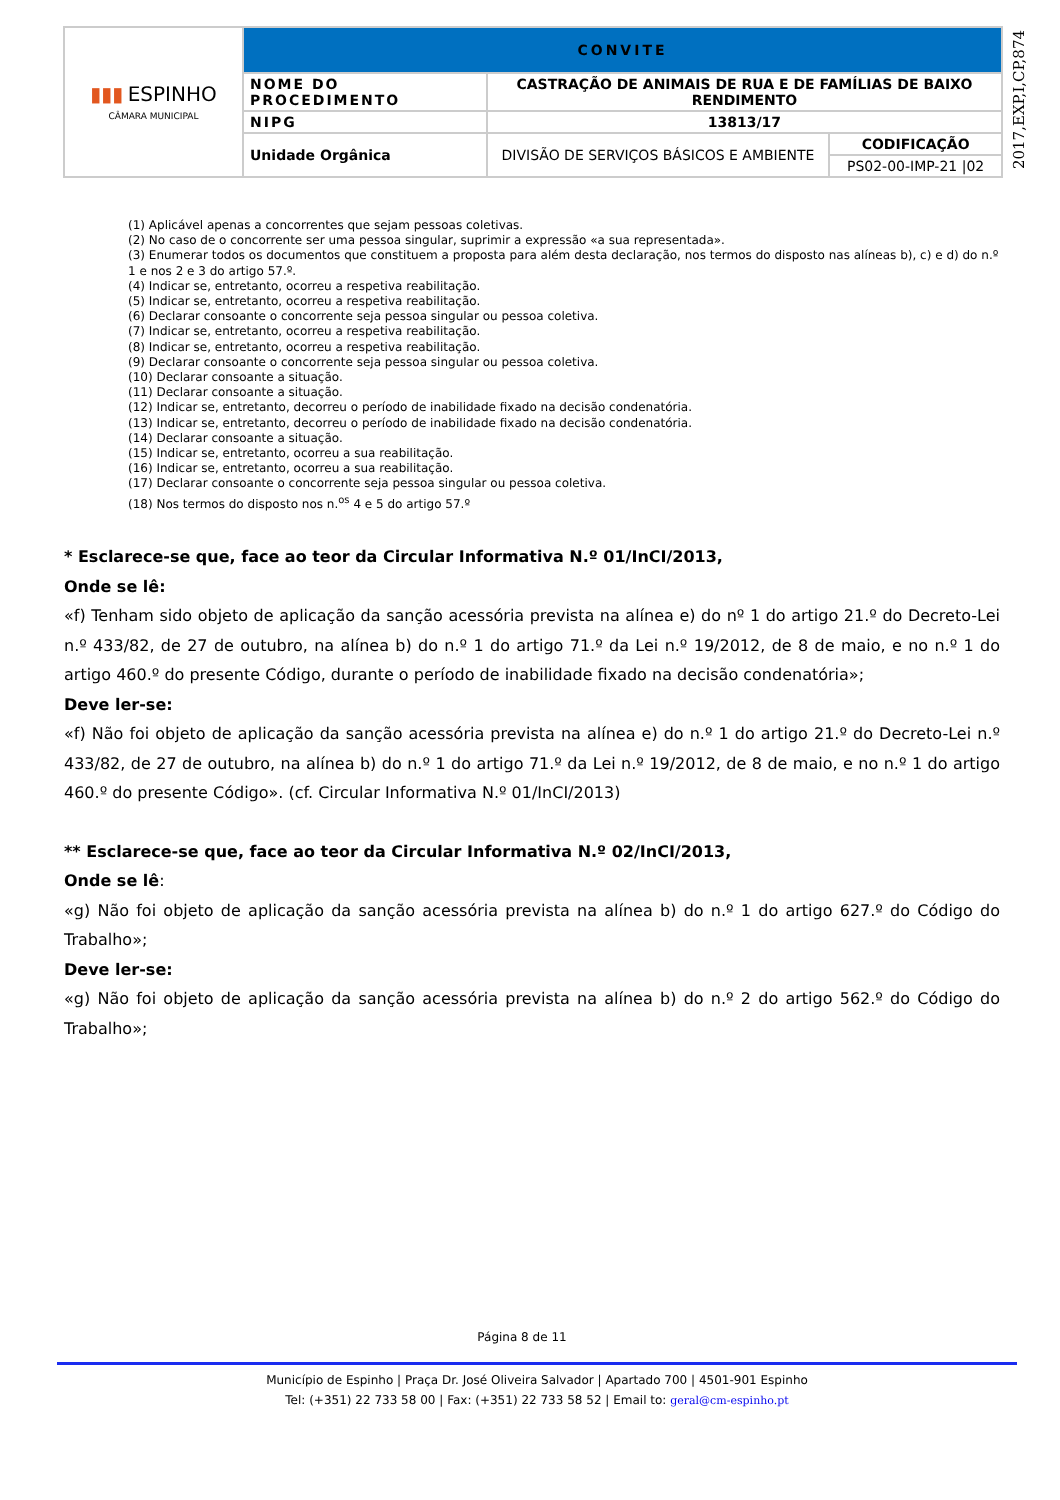| ▮▮▮ ESPINHO CÂMARA MUNICIPAL | CONVITE | | |
| | NOME DO PROCEDIMENTO | CASTRAÇÃO DE ANIMAIS DE RUA E DE FAMÍLIAS DE BAIXO RENDIMENTO | |
| | NIPG | 13813/17 | |
| | Unidade Orgânica | DIVISÃO DE SERVIÇOS BÁSICOS E AMBIENTE | CODIFICAÇÃO |
| | | | PS02-00-IMP-21 /02 |
2017,EXP,I,CP,874
(1) Aplicável apenas a concorrentes que sejam pessoas coletivas.
(2) No caso de o concorrente ser uma pessoa singular, suprimir a expressão «a sua representada».
(3) Enumerar todos os documentos que constituem a proposta para além desta declaração, nos termos do disposto nas alíneas b), c) e d) do n.º 1 e nos 2 e 3 do artigo 57.º.
(4) Indicar se, entretanto, ocorreu a respetiva reabilitação.
(5) Indicar se, entretanto, ocorreu a respetiva reabilitação.
(6) Declarar consoante o concorrente seja pessoa singular ou pessoa coletiva.
(7) Indicar se, entretanto, ocorreu a respetiva reabilitação.
(8) Indicar se, entretanto, ocorreu a respetiva reabilitação.
(9) Declarar consoante o concorrente seja pessoa singular ou pessoa coletiva.
(10) Declarar consoante a situação.
(11) Declarar consoante a situação.
(12) Indicar se, entretanto, decorreu o período de inabilidade fixado na decisão condenatória.
(13) Indicar se, entretanto, decorreu o período de inabilidade fixado na decisão condenatória.
(14) Declarar consoante a situação.
(15) Indicar se, entretanto, ocorreu a sua reabilitação.
(16) Indicar se, entretanto, ocorreu a sua reabilitação.
(17) Declarar consoante o concorrente seja pessoa singular ou pessoa coletiva.
(18) Nos termos do disposto nos n.<sup>os</sup> 4 e 5 do artigo 57.º
* Esclarece-se que, face ao teor da Circular Informativa N.º 01/InCI/2013,
Onde se lê:
«f) Tenham sido objeto de aplicação da sanção acessória prevista na alínea e) do nº 1 do artigo 21.º do Decreto-Lei n.º 433/82, de 27 de outubro, na alínea b) do n.º 1 do artigo 71.º da Lei n.º 19/2012, de 8 de maio, e no n.º 1 do artigo 460.º do presente Código, durante o período de inabilidade fixado na decisão condenatória»;
Deve ler-se:
«f) Não foi objeto de aplicação da sanção acessória prevista na alínea e) do n.º 1 do artigo 21.º do Decreto-Lei n.º 433/82, de 27 de outubro, na alínea b) do n.º 1 do artigo 71.º da Lei n.º 19/2012, de 8 de maio, e no n.º 1 do artigo 460.º do presente Código». (cf. Circular Informativa N.º 01/InCI/2013)
** Esclarece-se que, face ao teor da Circular Informativa N.º 02/InCI/2013,
Onde se lê:
«g) Não foi objeto de aplicação da sanção acessória prevista na alínea b) do n.º 1 do artigo 627.º do Código do Trabalho»;
Deve ler-se:
«g) Não foi objeto de aplicação da sanção acessória prevista na alínea b) do n.º 2 do artigo 562.º do Código do Trabalho»;
Página 8 de 11
Município de Espinho | Praça Dr. José Oliveira Salvador | Apartado 700 | 4501-901 Espinho
Tel: (+351) 22 733 58 00 | Fax: (+351) 22 733 58 52 | Email to: geral@cm-espinho.pt